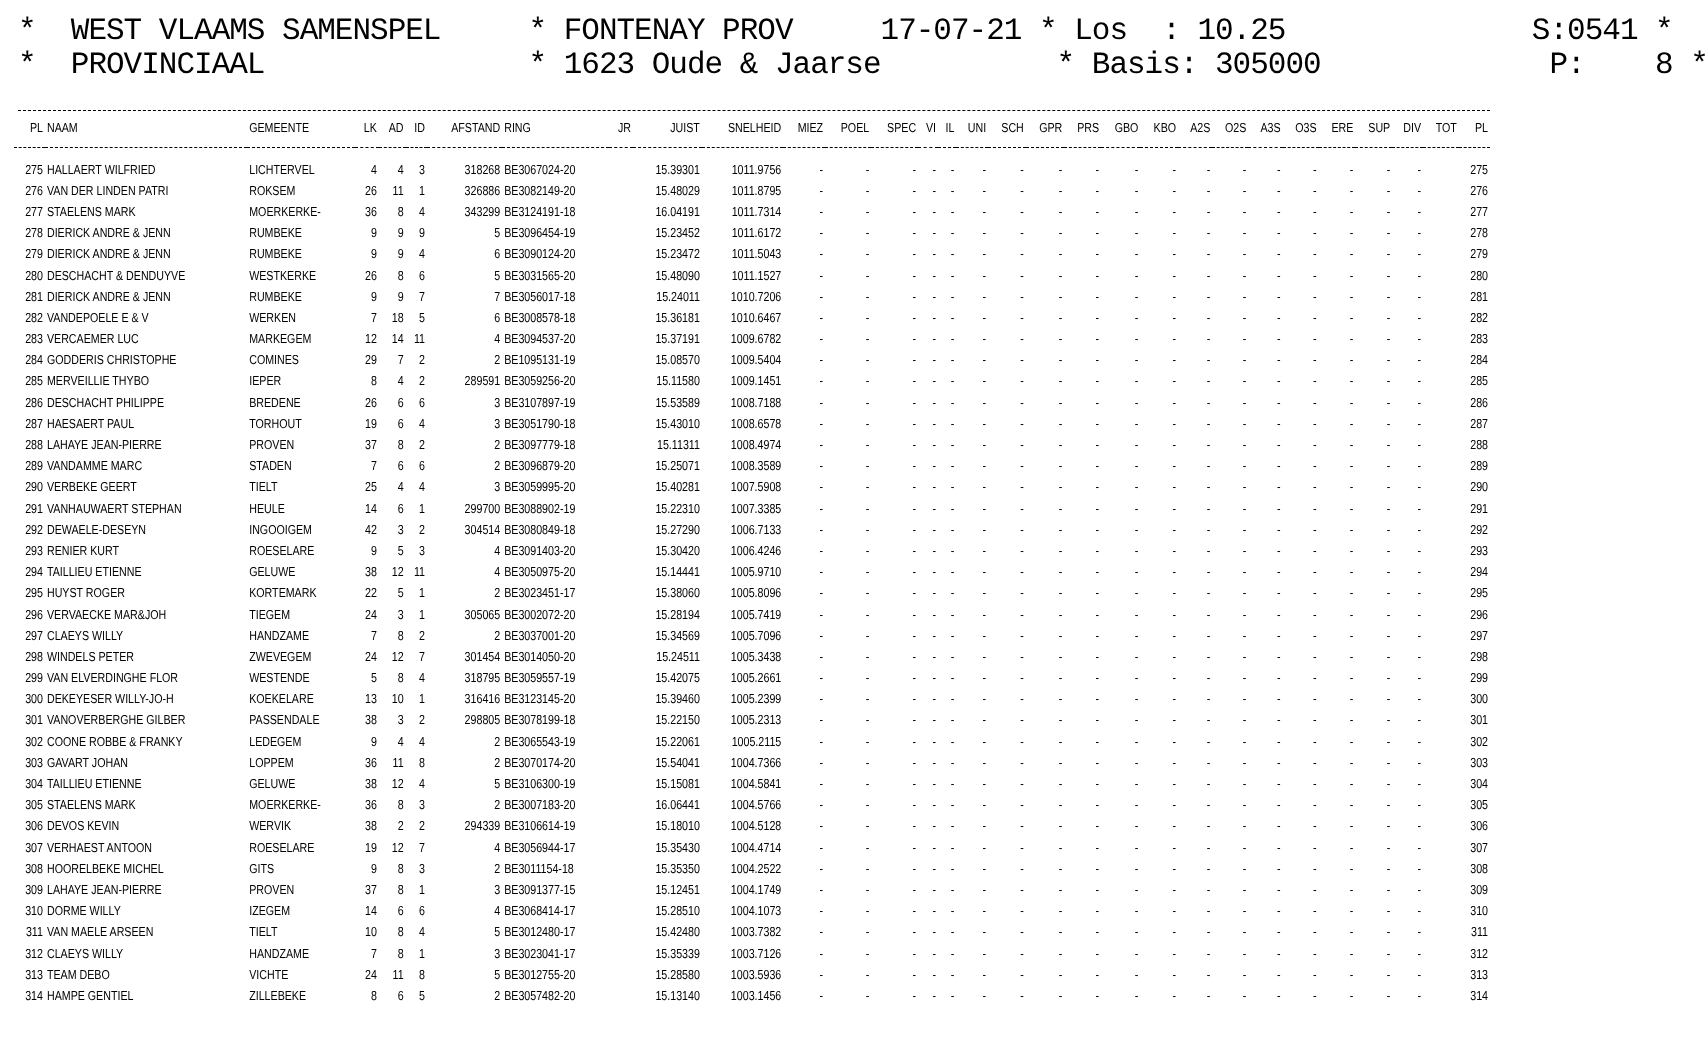* WEST VLAAMS SAMENSPEL * FONTENAY PROV 17-07-21 * Los : 10.25 S:0541 * * PROVINCIAAL * 1623 Oude & Jaarse * Basis: 305000 P: 8 *
| PL | NAAM | GEMEENTE | LK | AD | ID | AFSTAND | RING | JR | JUIST | SNELHEID | MIEZ | POEL | SPEC | VI | IL | UNI | SCH | GPR | PRS | GBO | KBO | A2S | O2S | A3S | O3S | ERE | SUP | DIV | TOT | PL |
| --- | --- | --- | --- | --- | --- | --- | --- | --- | --- | --- | --- | --- | --- | --- | --- | --- | --- | --- | --- | --- | --- | --- | --- | --- | --- | --- | --- | --- | --- | --- |
| 275 | HALLAERT WILFRIED | LICHTERVEL | 4 | 4 | 3 | 318268 | BE3067024-20 | | 15.39301 | 1011.9756 | - | - | - | - | - | - | - | - | - | - | - | - | - | - | - | - | - | - | | 275 |
| 276 | VAN DER LINDEN PATRI | ROKSEM | 26 | 11 | 1 | 326886 | BE3082149-20 | | 15.48029 | 1011.8795 | - | - | - | - | - | - | - | - | - | - | - | - | - | - | - | - | - | - | | 276 |
| 277 | STAELENS MARK | MOERKERKE- | 36 | 8 | 4 | 343299 | BE3124191-18 | | 16.04191 | 1011.7314 | - | - | - | - | - | - | - | - | - | - | - | - | - | - | - | - | - | - | | 277 |
| 278 | DIERICK ANDRE & JENN | RUMBEKE | 9 | 9 | 9 | 5 | BE3096454-19 | | 15.23452 | 1011.6172 | - | - | - | - | - | - | - | - | - | - | - | - | - | - | - | - | - | - | | 278 |
| 279 | DIERICK ANDRE & JENN | RUMBEKE | 9 | 9 | 4 | 6 | BE3090124-20 | | 15.23472 | 1011.5043 | - | - | - | - | - | - | - | - | - | - | - | - | - | - | - | - | - | - | | 279 |
| 280 | DESCHACHT & DENDUYVE | WESTKERKE | 26 | 8 | 6 | 5 | BE3031565-20 | | 15.48090 | 1011.1527 | - | - | - | - | - | - | - | - | - | - | - | - | - | - | - | - | - | - | | 280 |
| 281 | DIERICK ANDRE & JENN | RUMBEKE | 9 | 9 | 7 | 7 | BE3056017-18 | | 15.24011 | 1010.7206 | - | - | - | - | - | - | - | - | - | - | - | - | - | - | - | - | - | - | | 281 |
| 282 | VANDEPOELE E & V | WERKEN | 7 | 18 | 5 | 6 | BE3008578-18 | | 15.36181 | 1010.6467 | - | - | - | - | - | - | - | - | - | - | - | - | - | - | - | - | - | - | | 282 |
| 283 | VERCAEMER LUC | MARKEGEM | 12 | 14 | 11 | 4 | BE3094537-20 | | 15.37191 | 1009.6782 | - | - | - | - | - | - | - | - | - | - | - | - | - | - | - | - | - | - | | 283 |
| 284 | GODDERIS CHRISTOPHE | COMINES | 29 | 7 | 2 | 2 | BE1095131-19 | | 15.08570 | 1009.5404 | - | - | - | - | - | - | - | - | - | - | - | - | - | - | - | - | - | - | | 284 |
| 285 | MERVEILLIE THYBO | IEPER | 8 | 4 | 2 | 289591 | BE3059256-20 | | 15.11580 | 1009.1451 | - | - | - | - | - | - | - | - | - | - | - | - | - | - | - | - | - | - | | 285 |
| 286 | DESCHACHT PHILIPPE | BREDENE | 26 | 6 | 6 | 3 | BE3107897-19 | | 15.53589 | 1008.7188 | - | - | - | - | - | - | - | - | - | - | - | - | - | - | - | - | - | - | | 286 |
| 287 | HAESAERT PAUL | TORHOUT | 19 | 6 | 4 | 3 | BE3051790-18 | | 15.43010 | 1008.6578 | - | - | - | - | - | - | - | - | - | - | - | - | - | - | - | - | - | - | | 287 |
| 288 | LAHAYE JEAN-PIERRE | PROVEN | 37 | 8 | 2 | 2 | BE3097779-18 | | 15.11311 | 1008.4974 | - | - | - | - | - | - | - | - | - | - | - | - | - | - | - | - | - | - | | 288 |
| 289 | VANDAMME MARC | STADEN | 7 | 6 | 6 | 2 | BE3096879-20 | | 15.25071 | 1008.3589 | - | - | - | - | - | - | - | - | - | - | - | - | - | - | - | - | - | - | | 289 |
| 290 | VERBEKE GEERT | TIELT | 25 | 4 | 4 | 3 | BE3059995-20 | | 15.40281 | 1007.5908 | - | - | - | - | - | - | - | - | - | - | - | - | - | - | - | - | - | - | | 290 |
| 291 | VANHAUWAERT STEPHAN | HEULE | 14 | 6 | 1 | 299700 | BE3088902-19 | | 15.22310 | 1007.3385 | - | - | - | - | - | - | - | - | - | - | - | - | - | - | - | - | - | - | | 291 |
| 292 | DEWAELE-DESEYN | INGOOIGEM | 42 | 3 | 2 | 304514 | BE3080849-18 | | 15.27290 | 1006.7133 | - | - | - | - | - | - | - | - | - | - | - | - | - | - | - | - | - | - | | 292 |
| 293 | RENIER KURT | ROESELARE | 9 | 5 | 3 | 4 | BE3091403-20 | | 15.30420 | 1006.4246 | - | - | - | - | - | - | - | - | - | - | - | - | - | - | - | - | - | - | | 293 |
| 294 | TAILLIEU ETIENNE | GELUWE | 38 | 12 | 11 | 4 | BE3050975-20 | | 15.14441 | 1005.9710 | - | - | - | - | - | - | - | - | - | - | - | - | - | - | - | - | - | - | | 294 |
| 295 | HUYST ROGER | KORTEMARK | 22 | 5 | 1 | 2 | BE3023451-17 | | 15.38060 | 1005.8096 | - | - | - | - | - | - | - | - | - | - | - | - | - | - | - | - | - | - | | 295 |
| 296 | VERVAECKE MAR&JOH | TIEGEM | 24 | 3 | 1 | 305065 | BE3002072-20 | | 15.28194 | 1005.7419 | - | - | - | - | - | - | - | - | - | - | - | - | - | - | - | - | - | - | | 296 |
| 297 | CLAEYS WILLY | HANDZAME | 7 | 8 | 2 | 2 | BE3037001-20 | | 15.34569 | 1005.7096 | - | - | - | - | - | - | - | - | - | - | - | - | - | - | - | - | - | - | | 297 |
| 298 | WINDELS PETER | ZWEVEGEM | 24 | 12 | 7 | 301454 | BE3014050-20 | | 15.24511 | 1005.3438 | - | - | - | - | - | - | - | - | - | - | - | - | - | - | - | - | - | - | | 298 |
| 299 | VAN ELVERDINGHE FLOR | WESTENDE | 5 | 8 | 4 | 318795 | BE3059557-19 | | 15.42075 | 1005.2661 | - | - | - | - | - | - | - | - | - | - | - | - | - | - | - | - | - | - | | 299 |
| 300 | DEKEYESER WILLY-JO-H | KOEKELARE | 13 | 10 | 1 | 316416 | BE3123145-20 | | 15.39460 | 1005.2399 | - | - | - | - | - | - | - | - | - | - | - | - | - | - | - | - | - | - | | 300 |
| 301 | VANOVERBERGHE GILBER | PASSENDALE | 38 | 3 | 2 | 298805 | BE3078199-18 | | 15.22150 | 1005.2313 | - | - | - | - | - | - | - | - | - | - | - | - | - | - | - | - | - | - | | 301 |
| 302 | COONE ROBBE & FRANKY | LEDEGEM | 9 | 4 | 4 | 2 | BE3065543-19 | | 15.22061 | 1005.2115 | - | - | - | - | - | - | - | - | - | - | - | - | - | - | - | - | - | - | | 302 |
| 303 | GAVART JOHAN | LOPPEM | 36 | 11 | 8 | 2 | BE3070174-20 | | 15.54041 | 1004.7366 | - | - | - | - | - | - | - | - | - | - | - | - | - | - | - | - | - | - | | 303 |
| 304 | TAILLIEU ETIENNE | GELUWE | 38 | 12 | 4 | 5 | BE3106300-19 | | 15.15081 | 1004.5841 | - | - | - | - | - | - | - | - | - | - | - | - | - | - | - | - | - | - | | 304 |
| 305 | STAELENS MARK | MOERKERKE- | 36 | 8 | 3 | 2 | BE3007183-20 | | 16.06441 | 1004.5766 | - | - | - | - | - | - | - | - | - | - | - | - | - | - | - | - | - | - | | 305 |
| 306 | DEVOS KEVIN | WERVIK | 38 | 2 | 2 | 294339 | BE3106614-19 | | 15.18010 | 1004.5128 | - | - | - | - | - | - | - | - | - | - | - | - | - | - | - | - | - | - | | 306 |
| 307 | VERHAEST ANTOON | ROESELARE | 19 | 12 | 7 | 4 | BE3056944-17 | | 15.35430 | 1004.4714 | - | - | - | - | - | - | - | - | - | - | - | - | - | - | - | - | - | - | | 307 |
| 308 | HOORELBEKE MICHEL | GITS | 9 | 8 | 3 | 2 | BE3011154-18 | | 15.35350 | 1004.2522 | - | - | - | - | - | - | - | - | - | - | - | - | - | - | - | - | - | - | | 308 |
| 309 | LAHAYE JEAN-PIERRE | PROVEN | 37 | 8 | 1 | 3 | BE3091377-15 | | 15.12451 | 1004.1749 | - | - | - | - | - | - | - | - | - | - | - | - | - | - | - | - | - | - | | 309 |
| 310 | DORME WILLY | IZEGEM | 14 | 6 | 6 | 4 | BE3068414-17 | | 15.28510 | 1004.1073 | - | - | - | - | - | - | - | - | - | - | - | - | - | - | - | - | - | - | | 310 |
| 311 | VAN MAELE ARSEEN | TIELT | 10 | 8 | 4 | 5 | BE3012480-17 | | 15.42480 | 1003.7382 | - | - | - | - | - | - | - | - | - | - | - | - | - | - | - | - | - | - | | 311 |
| 312 | CLAEYS WILLY | HANDZAME | 7 | 8 | 1 | 3 | BE3023041-17 | | 15.35339 | 1003.7126 | - | - | - | - | - | - | - | - | - | - | - | - | - | - | - | - | - | - | | 312 |
| 313 | TEAM DEBO | VICHTE | 24 | 11 | 8 | 5 | BE3012755-20 | | 15.28580 | 1003.5936 | - | - | - | - | - | - | - | - | - | - | - | - | - | - | - | - | - | - | | 313 |
| 314 | HAMPE GENTIEL | ZILLEBEKE | 8 | 6 | 5 | 2 | BE3057482-20 | | 15.13140 | 1003.1456 | - | - | - | - | - | - | - | - | - | - | - | - | - | - | - | - | - | - | | 314 |